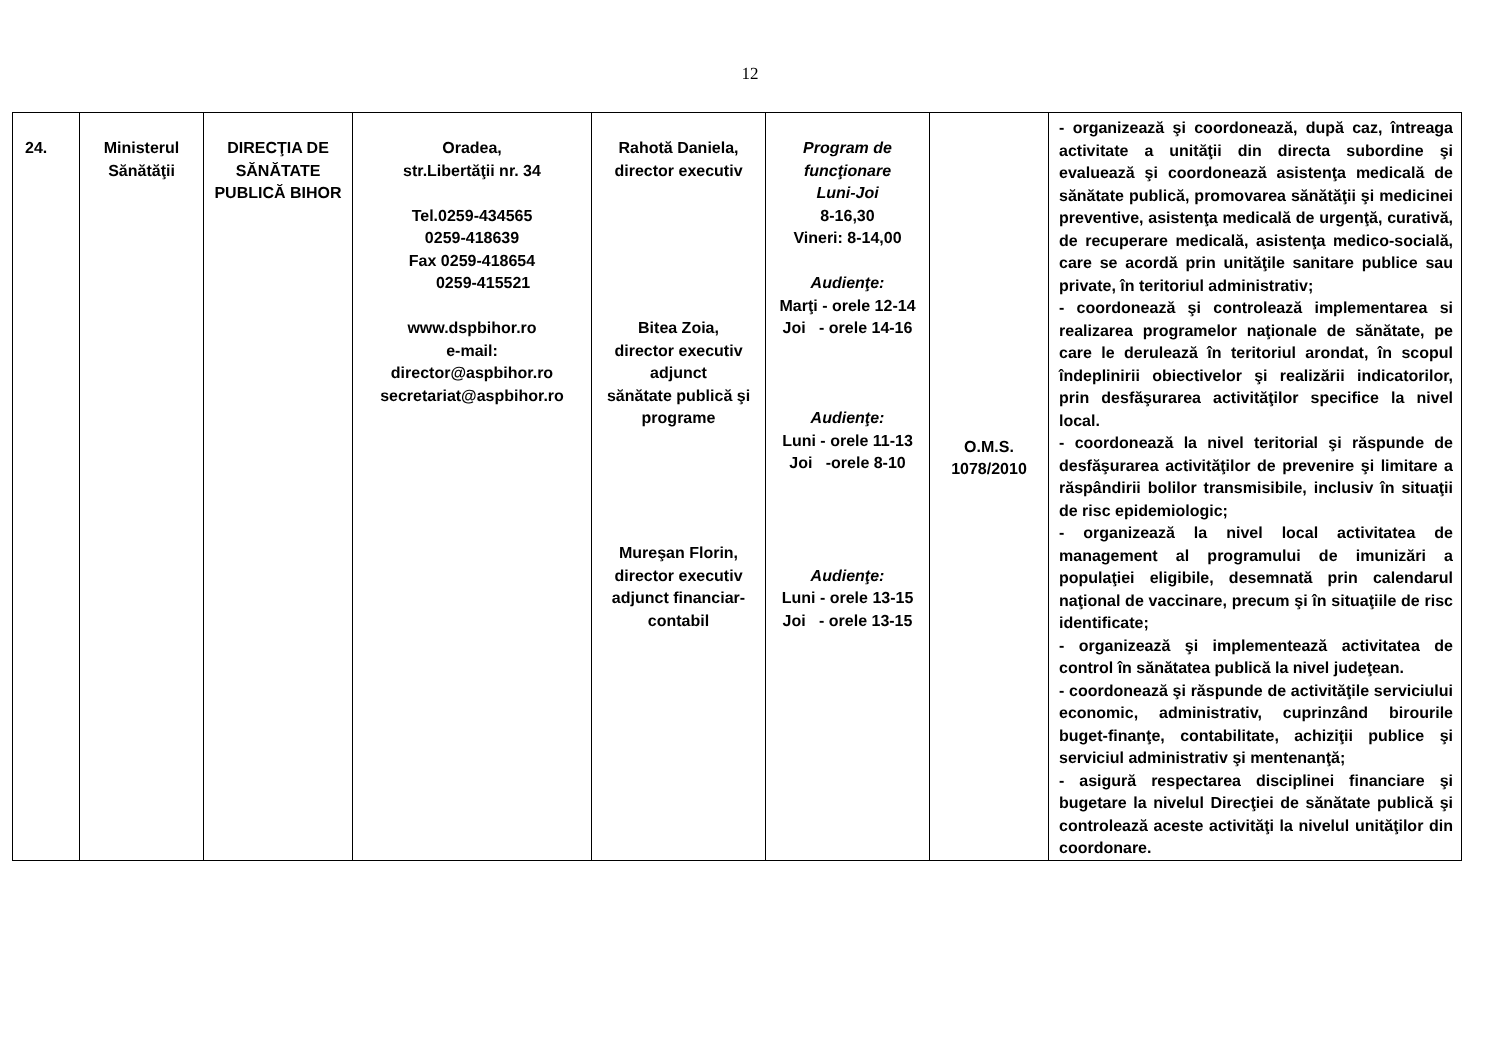12
| 24. | Ministerul Sănătăţii | DIRECŢIA DE SĂNĂTATE PUBLICĂ BIHOR | Oradea, str.Libertăţii nr. 34 Tel.0259-434565 0259-418639 Fax 0259-418654 0259-415521 www.dspbihor.ro e-mail: director@aspbihor.ro secretariat@aspbihor.ro | Rahotă Daniela, director executiv Bitea Zoia, director executiv adjunct sănătate publică şi programe Mureşan Florin, director executiv adjunct financiar-contabil | Program de funcţionare Luni-Joi 8-16,30 Vineri: 8-14,00 Audienţe: Marţi - orele 12-14 Joi - orele 14-16 Audienţe: Luni - orele 11-13 Joi -orele 8-10 Audienţe: Luni - orele 13-15 Joi - orele 13-15 | O.M.S. 1078/2010 | - organizează şi coordonează, după caz, întreaga activitate a unităţii din directa subordine şi evaluează şi coordonează asistenţa medicală de sănătate publică, promovarea sănătăţii şi medicinei preventive, asistenţa medicală de urgenţă, curativă, de recuperare medicală, asistenţa medico-socială, care se acordă prin unităţile sanitare publice sau private, în teritoriul administrativ; - coordonează şi controlează implementarea si realizarea programelor naţionale de sănătate, pe care le derulează în teritoriul arondat, în scopul îndeplinirii obiectivelor şi realizării indicatorilor, prin desfăşurarea activităţilor specifice la nivel local. - coordonează la nivel teritorial şi răspunde de desfăşurarea activităţilor de prevenire şi limitare a răspândirii bolilor transmisibile, inclusiv în situaţii de risc epidemiologic; - organizează la nivel local activitatea de management al programului de imunizări a populaţiei eligibile, desemnată prin calendarul naţional de vaccinare, precum şi în situaţiile de risc identificate; - organizează şi implementează activitatea de control în sănătatea publică la nivel judeţean. - coordonează şi răspunde de activităţile serviciului economic, administrativ, cuprinzând birourile buget-finanţe, contabilitate, achiziţii publice şi serviciul administrativ şi mentenanţă; - asigură respectarea disciplinei financiare şi bugetare la nivelul Direcţiei de sănătate publică şi controlează aceste activităţi la nivelul unităţilor din coordonare. |